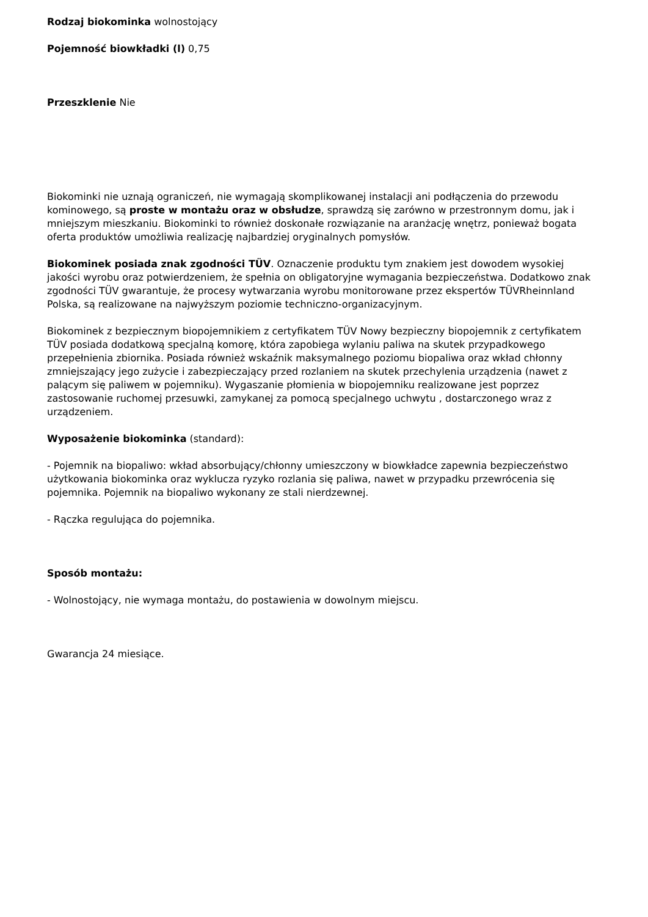Rodzaj biokominka wolnostojący
Pojemność biowkładki (l) 0,75
Przeszklenie Nie
Biokominki nie uznają ograniczeń, nie wymagają skomplikowanej instalacji ani podłączenia do przewodu kominowego, są proste w montażu oraz w obsłudze, sprawdzą się zarówno w przestronnym domu, jak i mniejszym mieszkaniu. Biokominki to również doskonałe rozwiązanie na aranżację wnętrz, ponieważ bogata oferta produktów umożliwia realizację najbardziej oryginalnych pomysłów.
Biokominek posiada znak zgodności TÜV. Oznaczenie produktu tym znakiem jest dowodem wysokiej jakości wyrobu oraz potwierdzeniem, że spełnia on obligatoryjne wymagania bezpieczeństwa. Dodatkowo znak zgodności TÜV gwarantuje, że procesy wytwarzania wyrobu monitorowane przez ekspertów TÜVRheinnland Polska, są realizowane na najwyższym poziomie techniczno-organizacyjnym.
Biokominek z bezpiecznym biopojemnikiem z certyfikatem TÜV Nowy bezpieczny biopojemnik z certyfikatem TÜV posiada dodatkową specjalną komorę, która zapobiega wylaniu paliwa na skutek przypadkowego przepełnienia zbiornika. Posiada również wskaźnik maksymalnego poziomu biopaliwa oraz wkład chłonny zmniejszający jego zużycie i zabezpieczający przed rozlaniem na skutek przechylenia urządzenia (nawet z palącym się paliwem w pojemniku). Wygaszanie płomienia w biopojemniku realizowane jest poprzez zastosowanie ruchomej przesuwki, zamykanej za pomocą specjalnego uchwytu , dostarczonego wraz z urządzeniem.
Wyposażenie biokominka (standard):
- Pojemnik na biopaliwo: wkład absorbujący/chłonny umieszczony w biowkładce zapewnia bezpieczeństwo użytkowania biokominka oraz wyklucza ryzyko rozlania się paliwa, nawet w przypadku przewrócenia się pojemnika. Pojemnik na biopaliwo wykonany ze stali nierdzewnej.
- Rączka regulująca do pojemnika.
Sposób montażu:
- Wolnostojący, nie wymaga montażu, do postawienia w dowolnym miejscu.
Gwarancja 24 miesiące.